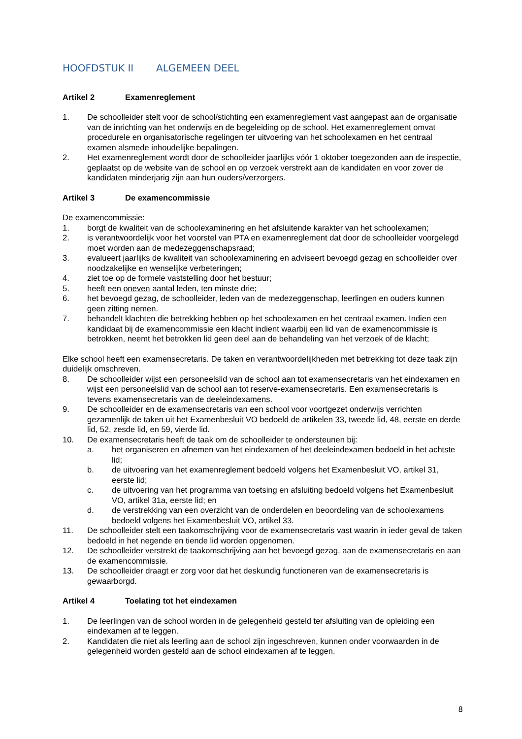HOOFDSTUK II ALGEMEEN DEEL
Artikel 2 Examenreglement
1. De schoolleider stelt voor de school/stichting een examenreglement vast aangepast aan de organisatie van de inrichting van het onderwijs en de begeleiding op de school. Het examenreglement omvat procedurele en organisatorische regelingen ter uitvoering van het schoolexamen en het centraal examen alsmede inhoudelijke bepalingen.
2. Het examenreglement wordt door de schoolleider jaarlijks vóór 1 oktober toegezonden aan de inspectie, geplaatst op de website van de school en op verzoek verstrekt aan de kandidaten en voor zover de kandidaten minderjarig zijn aan hun ouders/verzorgers.
Artikel 3 De examencommissie
De examencommissie:
1. borgt de kwaliteit van de schoolexaminering en het afsluitende karakter van het schoolexamen;
2. is verantwoordelijk voor het voorstel van PTA en examenreglement dat door de schoolleider voorgelegd moet worden aan de medezeggenschapsraad;
3. evalueert jaarlijks de kwaliteit van schoolexaminering en adviseert bevoegd gezag en schoolleider over noodzakelijke en wenselijke verbeteringen;
4. ziet toe op de formele vaststelling door het bestuur;
5. heeft een oneven aantal leden, ten minste drie;
6. het bevoegd gezag, de schoolleider, leden van de medezeggenschap, leerlingen en ouders kunnen geen zitting nemen.
7. behandelt klachten die betrekking hebben op het schoolexamen en het centraal examen. Indien een kandidaat bij de examencommissie een klacht indient waarbij een lid van de examencommissie is betrokken, neemt het betrokken lid geen deel aan de behandeling van het verzoek of de klacht;
Elke school heeft een examensecretaris. De taken en verantwoordelijkheden met betrekking tot deze taak zijn duidelijk omschreven.
8. De schoolleider wijst een personeelslid van de school aan tot examensecretaris van het eindexamen en wijst een personeelslid van de school aan tot reserve-examensecretaris. Een examensecretaris is tevens examensecretaris van de deeleindexamens.
9. De schoolleider en de examensecretaris van een school voor voortgezet onderwijs verrichten gezamenlijk de taken uit het Examenbesluit VO bedoeld de artikelen 33, tweede lid, 48, eerste en derde lid, 52, zesde lid, en 59, vierde lid.
10. De examensecretaris heeft de taak om de schoolleider te ondersteunen bij:
a. het organiseren en afnemen van het eindexamen of het deeleindexamen bedoeld in het achtste lid;
b. de uitvoering van het examenreglement bedoeld volgens het Examenbesluit VO, artikel 31, eerste lid;
c. de uitvoering van het programma van toetsing en afsluiting bedoeld volgens het Examenbesluit VO, artikel 31a, eerste lid; en
d. de verstrekking van een overzicht van de onderdelen en beoordeling van de schoolexamens bedoeld volgens het Examenbesluit VO, artikel 33.
11. De schoolleider stelt een taakomschrijving voor de examensecretaris vast waarin in ieder geval de taken bedoeld in het negende en tiende lid worden opgenomen.
12. De schoolleider verstrekt de taakomschrijving aan het bevoegd gezag, aan de examensecretaris en aan de examencommissie.
13. De schoolleider draagt er zorg voor dat het deskundig functioneren van de examensecretaris is gewaarborgd.
Artikel 4 Toelating tot het eindexamen
1. De leerlingen van de school worden in de gelegenheid gesteld ter afsluiting van de opleiding een eindexamen af te leggen.
2. Kandidaten die niet als leerling aan de school zijn ingeschreven, kunnen onder voorwaarden in de gelegenheid worden gesteld aan de school eindexamen af te leggen.
8